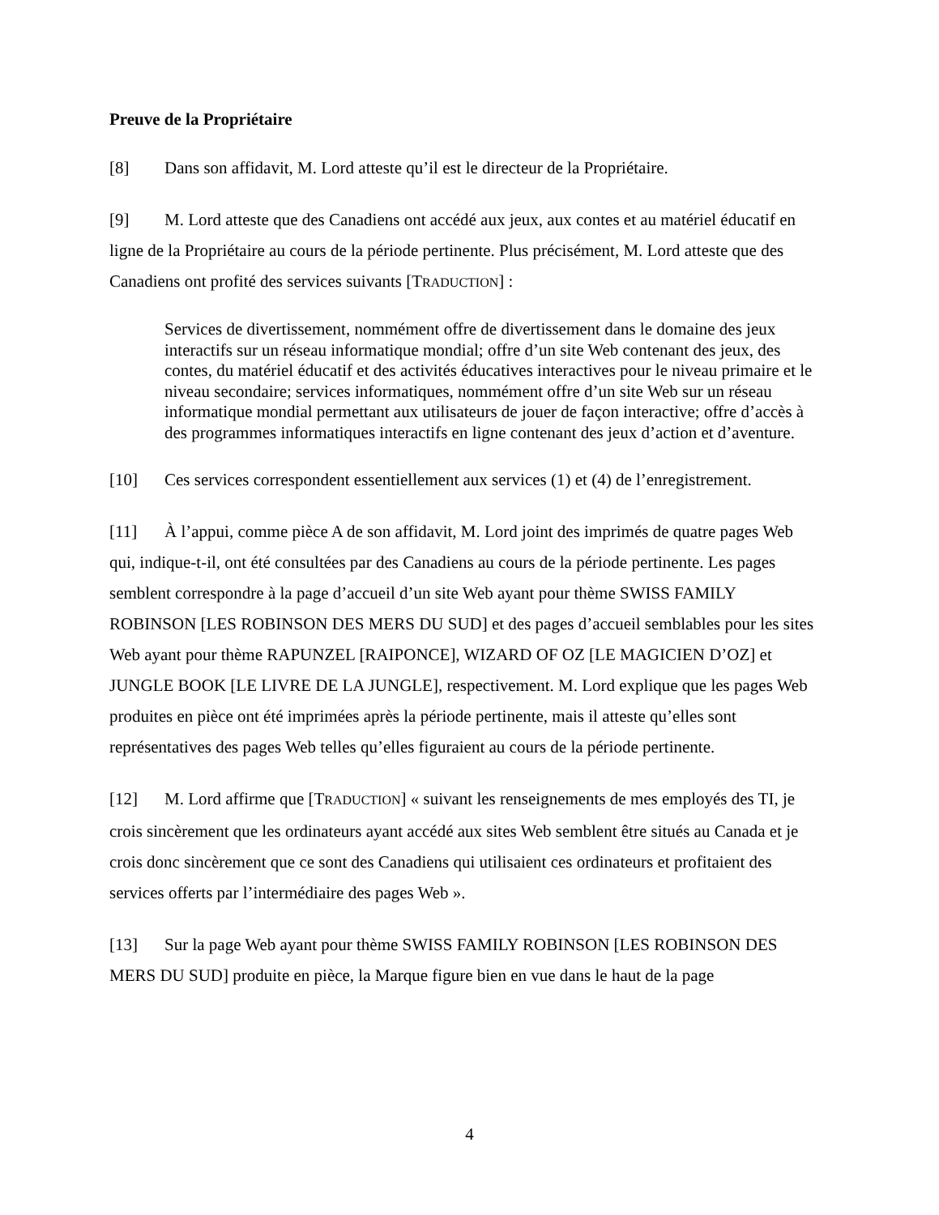Preuve de la Propriétaire
[8] Dans son affidavit, M. Lord atteste qu’il est le directeur de la Propriétaire.
[9] M. Lord atteste que des Canadiens ont accédé aux jeux, aux contes et au matériel éducatif en ligne de la Propriétaire au cours de la période pertinente. Plus précisément, M. Lord atteste que des Canadiens ont profité des services suivants [TRADUCTION] :
Services de divertissement, nommément offre de divertissement dans le domaine des jeux interactifs sur un réseau informatique mondial; offre d’un site Web contenant des jeux, des contes, du matériel éducatif et des activités éducatives interactives pour le niveau primaire et le niveau secondaire; services informatiques, nommément offre d’un site Web sur un réseau informatique mondial permettant aux utilisateurs de jouer de façon interactive; offre d’accès à des programmes informatiques interactifs en ligne contenant des jeux d’action et d’aventure.
[10] Ces services correspondent essentiellement aux services (1) et (4) de l’enregistrement.
[11] À l’appui, comme pièce A de son affidavit, M. Lord joint des imprimés de quatre pages Web qui, indique-t-il, ont été consultées par des Canadiens au cours de la période pertinente. Les pages semblent correspondre à la page d’accueil d’un site Web ayant pour thème SWISS FAMILY ROBINSON [LES ROBINSON DES MERS DU SUD] et des pages d’accueil semblables pour les sites Web ayant pour thème RAPUNZEL [RAIPONCE], WIZARD OF OZ [LE MAGICIEN D’OZ] et JUNGLE BOOK [LE LIVRE DE LA JUNGLE], respectivement. M. Lord explique que les pages Web produites en pièce ont été imprimées après la période pertinente, mais il atteste qu’elles sont représentatives des pages Web telles qu’elles figuraient au cours de la période pertinente.
[12] M. Lord affirme que [TRADUCTION] « suivant les renseignements de mes employés des TI, je crois sincèrement que les ordinateurs ayant accédé aux sites Web semblent être situés au Canada et je crois donc sincèrement que ce sont des Canadiens qui utilisaient ces ordinateurs et profitaient des services offerts par l’intermédiaire des pages Web ».
[13] Sur la page Web ayant pour thème SWISS FAMILY ROBINSON [LES ROBINSON DES MERS DU SUD] produite en pièce, la Marque figure bien en vue dans le haut de la page
4